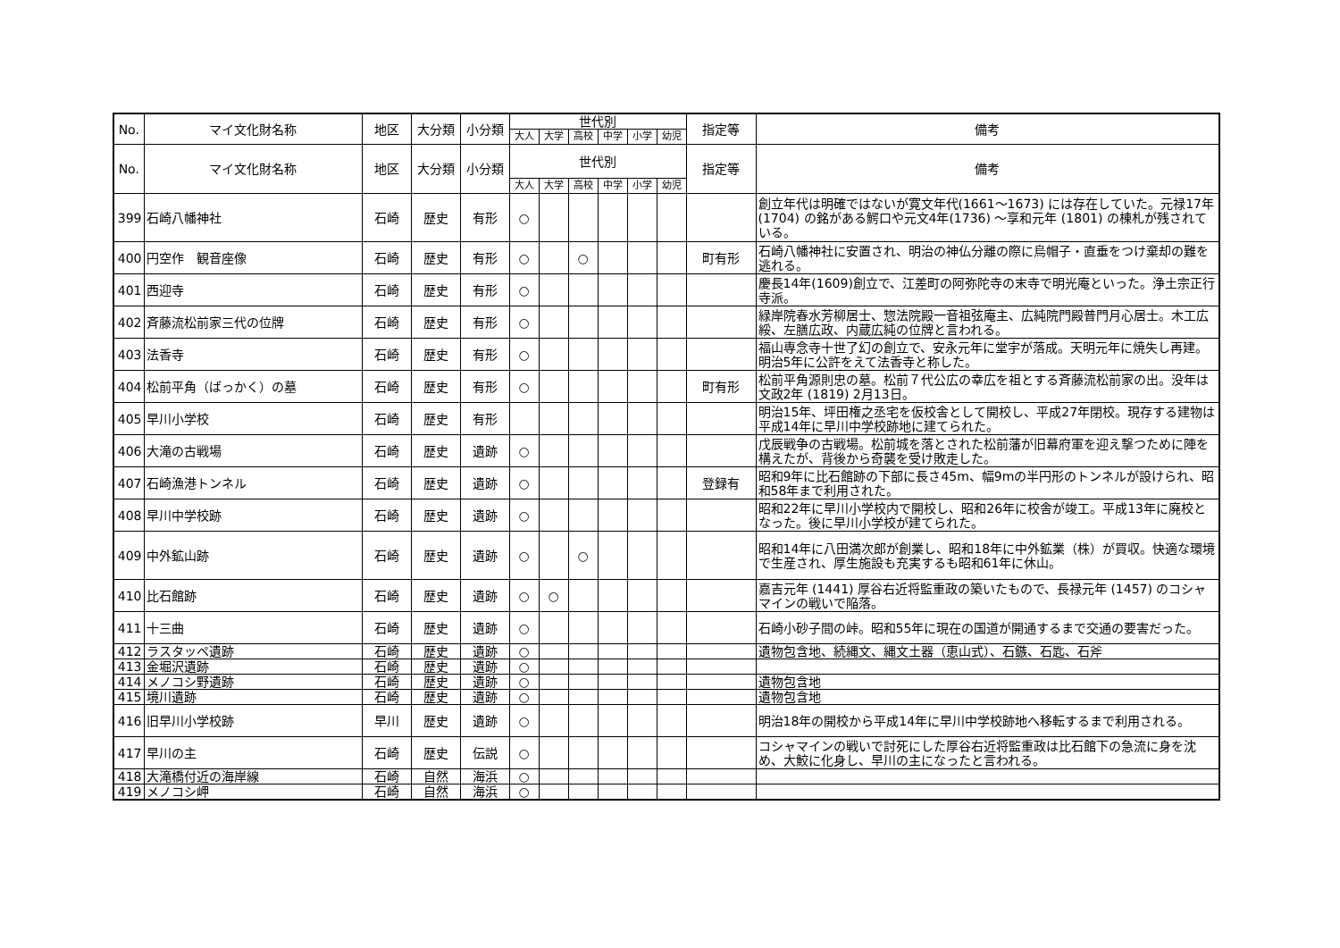| No. | マイ文化財名称 | 地区 | 大分類 | 小分類 | 世代別 | | | | | | 指定等 | 備考 |
| --- | --- | --- | --- | --- | --- | --- | --- | --- | --- | --- | --- | --- |
| | | | | | 大人 | 大学 | 高校 | 中学 | 小学 | 幼児 | | |
| No. | マイ文化財名称 | 地区 | 大分類 | 小分類 | 世代別 | | | | | | 指定等 | 備考 |
| | | | | | 大人 | 大学 | 高校 | 中学 | 小学 | 幼児 | | |
| 399 | 石崎八幡神社 | 石崎 | 歴史 | 有形 | ○ | | | | | | | 創立年代は明確ではないが寛文年代(1661～1673) には存在していた。元禄17年 (1704) の銘がある鰐口や元文4年(1736) ～享和元年 (1801) の棟札が残されている。 |
| 400 | 円空作 観音座像 | 石崎 | 歴史 | 有形 | ○ | | ○ | | | | 町有形 | 石崎八幡神社に安置され、明治の神仏分離の際に烏帽子・直垂をつけ棄却の難を逃れる。 |
| 401 | 西迎寺 | 石崎 | 歴史 | 有形 | ○ | | | | | | | 慶長14年(1609)創立で、江差町の阿弥陀寺の末寺で明光庵といった。浄土宗正行寺派。 |
| 402 | 斉藤流松前家三代の位牌 | 石崎 | 歴史 | 有形 | ○ | | | | | | | 緑岸院春水芳柳居士、惣法院殿一音祖弦庵主、広純院門殿普門月心居士。木工広綏、左膳広政、内蔵広純の位牌と言われる。 |
| 403 | 法香寺 | 石崎 | 歴史 | 有形 | ○ | | | | | | | 福山専念寺十世了幻の創立で、安永元年に堂宇が落成。天明元年に焼失し再建。明治5年に公許をえて法香寺と称した。 |
| 404 | 松前平角（ばっかく）の墓 | 石崎 | 歴史 | 有形 | ○ | | | | | | 町有形 | 松前平角源則忠の墓。松前７代公広の幸広を祖とする斉藤流松前家の出。没年は文政2年 (1819) 2月13日。 |
| 405 | 早川小学校 | 石崎 | 歴史 | 有形 | | | | | | | | 明治15年、坪田権之丞宅を仮校舎として開校し、平成27年閉校。現存する建物は平成14年に早川中学校跡地に建てられた。 |
| 406 | 大滝の古戦場 | 石崎 | 歴史 | 遺跡 | ○ | | | | | | | 戊辰戦争の古戦場。松前城を落とされた松前藩が旧幕府軍を迎え撃つために陣を構えたが、背後から奇襲を受け敗走した。 |
| 407 | 石崎漁港トンネル | 石崎 | 歴史 | 遺跡 | ○ | | | | | | 登録有 | 昭和9年に比石館跡の下部に長さ45m、幅9mの半円形のトンネルが設けられ、昭和58年まで利用された。 |
| 408 | 早川中学校跡 | 石崎 | 歴史 | 遺跡 | ○ | | | | | | | 昭和22年に早川小学校内で開校し、昭和26年に校舎が竣工。平成13年に廃校となった。後に早川小学校が建てられた。 |
| 409 | 中外鉱山跡 | 石崎 | 歴史 | 遺跡 | ○ | | ○ | | | | | 昭和14年に八田満次郎が創業し、昭和18年に中外鉱業（株）が買収。快適な環境で生産され、厚生施設も充実するも昭和61年に休山。 |
| 410 | 比石館跡 | 石崎 | 歴史 | 遺跡 | ○ | ○ | | | | | | 嘉吉元年 (1441) 厚谷右近将監重政の築いたもので、長禄元年 (1457) のコシャマインの戦いで陥落。 |
| 411 | 十三曲 | 石崎 | 歴史 | 遺跡 | ○ | | | | | | | 石崎小砂子間の峠。昭和55年に現在の国道が開通するまで交通の要害だった。 |
| 412 | ラスタッペ遺跡 | 石崎 | 歴史 | 遺跡 | ○ | | | | | | | 遺物包含地、続縄文、縄文土器（恵山式）、石鏃、石匙、石斧 |
| 413 | 金堀沢遺跡 | 石崎 | 歴史 | 遺跡 | ○ | | | | | | | |
| 414 | メノコシ野遺跡 | 石崎 | 歴史 | 遺跡 | ○ | | | | | | | 遺物包含地 |
| 415 | 境川遺跡 | 石崎 | 歴史 | 遺跡 | ○ | | | | | | | 遺物包含地 |
| 416 | 旧早川小学校跡 | 早川 | 歴史 | 遺跡 | ○ | | | | | | | 明治18年の開校から平成14年に早川中学校跡地へ移転するまで利用される。 |
| 417 | 早川の主 | 石崎 | 歴史 | 伝説 | ○ | | | | | | | コシャマインの戦いで討死にした厚谷右近将監重政は比石館下の急流に身を沈め、大鮫に化身し、早川の主になったと言われる。 |
| 418 | 大滝橋付近の海岸線 | 石崎 | 自然 | 海浜 | ○ | | | | | | | |
| 419 | メノコシ岬 | 石崎 | 自然 | 海浜 | ○ | | | | | | | |